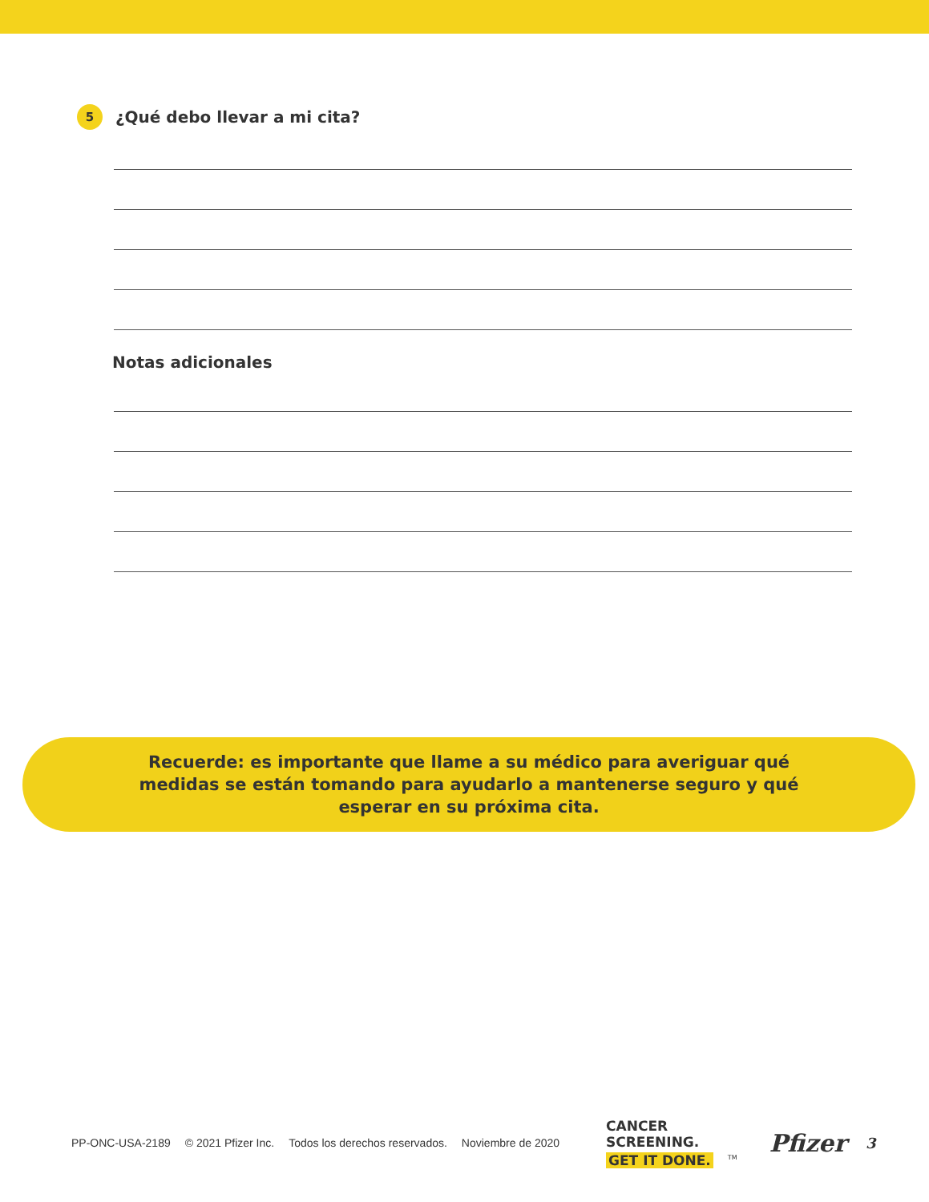5
¿Qué debo llevar a mi cita?
Notas adicionales
Recuerde: es importante que llame a su médico para averiguar qué
medidas se están tomando para ayudarlo a mantenerse seguro y qué
esperar en su próxima cita.
PP-ONC-USA-2189 © 2021 Pfizer Inc. Todos los derechos reservados. Noviembre de 2020
CANCER
SCREENING.
GET IT DONE.<sup>TM</sup>
Pfizer
3